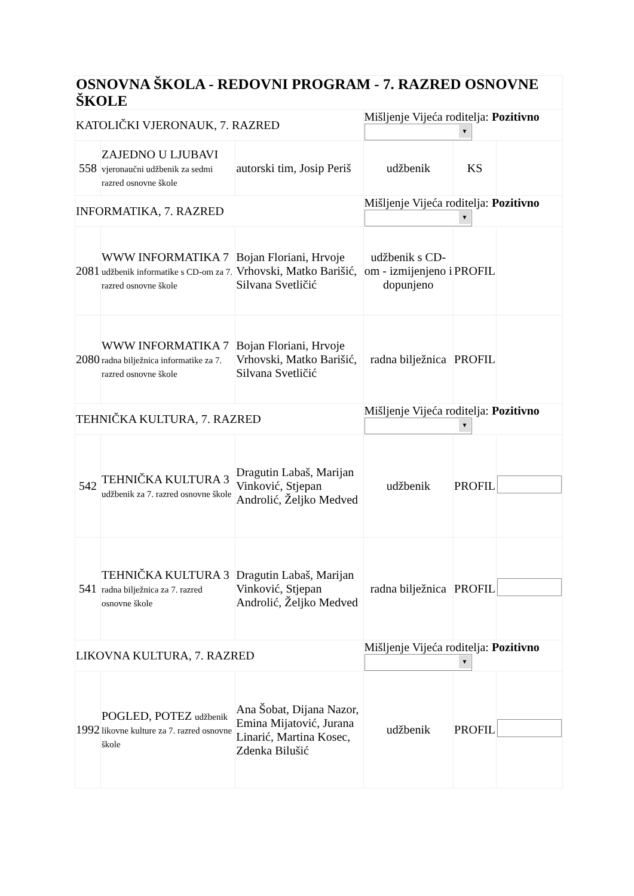| OSNOVNA ŠKOLA - REDOVNI PROGRAM - 7. RAZRED OSNOVNE ŠKOLE | | | | | |
| KATOLIČKI VJERONAUK, 7. RAZRED | | | Mišljenje Vijeća roditelja: Pozitivno ▼ | | |
| 558 | ZAJEDNO U LJUBAVI vjeronaučni udžbenik za sedmi razred osnovne škole | autorski tim, Josip Periš | udžbenik | KS | |
| INFORMATIKA, 7. RAZRED | | | Mišljenje Vijeća roditelja: Pozitivno ▼ | | |
| 2081 | WWW INFORMATIKA 7 udžbenik informatike s CD-om za 7. razred osnovne škole | Bojan Floriani, Hrvoje Vrhovski, Matko Barišić, Silvana Svetličić | udžbenik s CD-om - izmijenjeno i dopunjeno | PROFIL | |
| 2080 | WWW INFORMATIKA 7 radna bilježnica informatike za 7. razred osnovne škole | Bojan Floriani, Hrvoje Vrhovski, Matko Barišić, Silvana Svetličić | radna bilježnica | PROFIL | |
| TEHNIČKA KULTURA, 7. RAZRED | | | Mišljenje Vijeća roditelja: Pozitivno ▼ | | |
| 542 | TEHNIČKA KULTURA 3 udžbenik za 7. razred osnovne škole | Dragutin Labaš, Marijan Vinković, Stjepan Androlić, Željko Medved | udžbenik | PROFIL | |
| 541 | TEHNIČKA KULTURA 3 radna bilježnica za 7. razred osnovne škole | Dragutin Labaš, Marijan Vinković, Stjepan Androlić, Željko Medved | radna bilježnica | PROFIL | |
| LIKOVNA KULTURA, 7. RAZRED | | | Mišljenje Vijeća roditelja: Pozitivno ▼ | | |
| 1992 | POGLED, POTEZ udžbenik likovne kulture za 7. razred osnovne škole | Ana Šobat, Dijana Nazor, Emina Mijatović, Jurana Linarić, Martina Kosec, Zdenka Bilušić | udžbenik | PROFIL | |